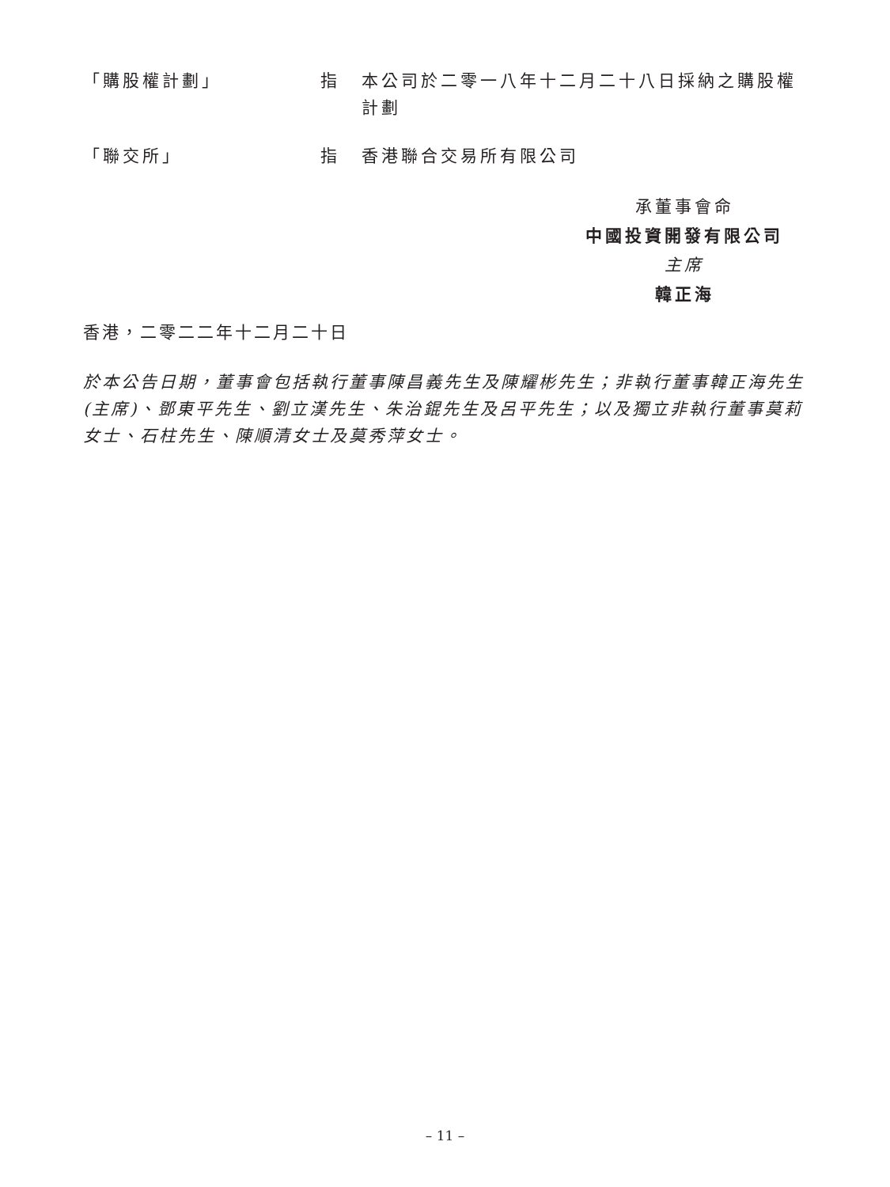「購股權計劃」 指 本公司於二零一八年十二月二十八日採納之購股權計劃
「聯交所」 指 香港聯合交易所有限公司
承董事會命
中國投資開發有限公司
主席
韓正海
香港，二零二二年十二月二十日
於本公告日期，董事會包括執行董事陳昌義先生及陳耀彬先生；非執行董事韓正海先生(主席)、鄧東平先生、劉立漢先生、朱治錕先生及呂平先生；以及獨立非執行董事莫莉女士、石柱先生、陳順清女士及莫秀萍女士。
– 11 –